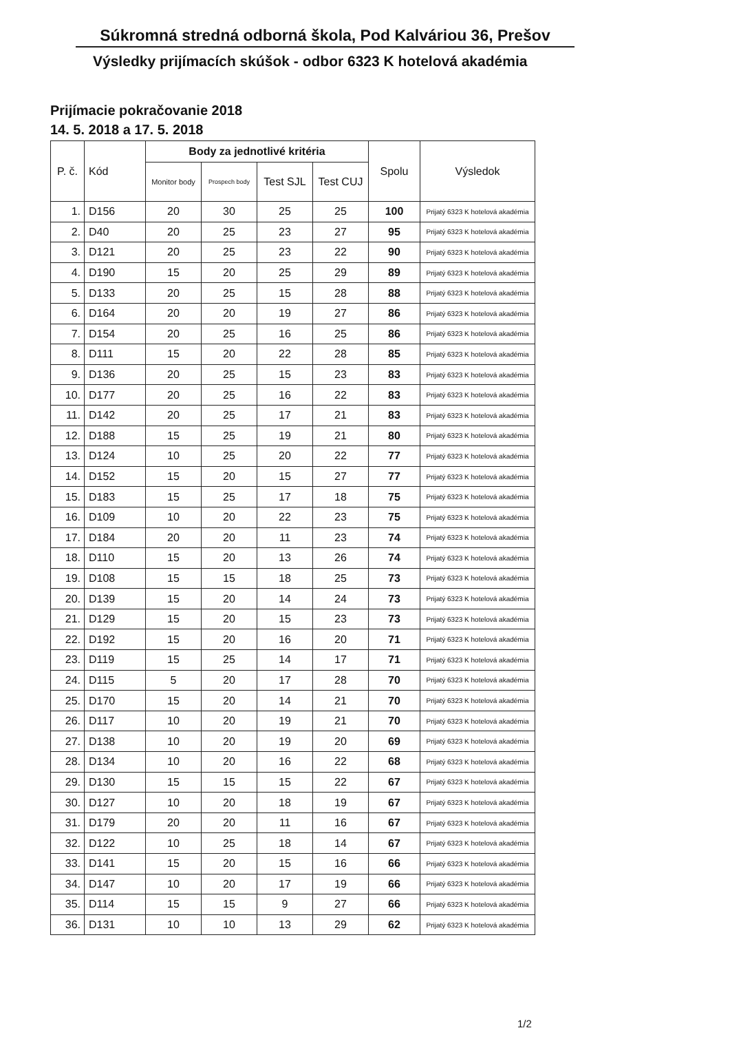Súkromná stredná odborná škola, Pod Kalváriou 36, Prešov
Výsledky prijímacích skúšok - odbor 6323 K hotelová akadémia
Prijímacie pokračovanie 2018
14. 5. 2018 a 17. 5. 2018
| P. č. | Kód | Body za jednotlivé kritéria | | | | Spolu | Výsledok |
| --- | --- | --- | --- | --- | --- | --- | --- |
| | | Monitor body | Prospech body | Test SJL | Test CUJ | | |
| 1. | D156 | 20 | 30 | 25 | 25 | 100 | Prijatý 6323 K hotelová akadémia |
| 2. | D40 | 20 | 25 | 23 | 27 | 95 | Prijatý 6323 K hotelová akadémia |
| 3. | D121 | 20 | 25 | 23 | 22 | 90 | Prijatý 6323 K hotelová akadémia |
| 4. | D190 | 15 | 20 | 25 | 29 | 89 | Prijatý 6323 K hotelová akadémia |
| 5. | D133 | 20 | 25 | 15 | 28 | 88 | Prijatý 6323 K hotelová akadémia |
| 6. | D164 | 20 | 20 | 19 | 27 | 86 | Prijatý 6323 K hotelová akadémia |
| 7. | D154 | 20 | 25 | 16 | 25 | 86 | Prijatý 6323 K hotelová akadémia |
| 8. | D111 | 15 | 20 | 22 | 28 | 85 | Prijatý 6323 K hotelová akadémia |
| 9. | D136 | 20 | 25 | 15 | 23 | 83 | Prijatý 6323 K hotelová akadémia |
| 10. | D177 | 20 | 25 | 16 | 22 | 83 | Prijatý 6323 K hotelová akadémia |
| 11. | D142 | 20 | 25 | 17 | 21 | 83 | Prijatý 6323 K hotelová akadémia |
| 12. | D188 | 15 | 25 | 19 | 21 | 80 | Prijatý 6323 K hotelová akadémia |
| 13. | D124 | 10 | 25 | 20 | 22 | 77 | Prijatý 6323 K hotelová akadémia |
| 14. | D152 | 15 | 20 | 15 | 27 | 77 | Prijatý 6323 K hotelová akadémia |
| 15. | D183 | 15 | 25 | 17 | 18 | 75 | Prijatý 6323 K hotelová akadémia |
| 16. | D109 | 10 | 20 | 22 | 23 | 75 | Prijatý 6323 K hotelová akadémia |
| 17. | D184 | 20 | 20 | 11 | 23 | 74 | Prijatý 6323 K hotelová akadémia |
| 18. | D110 | 15 | 20 | 13 | 26 | 74 | Prijatý 6323 K hotelová akadémia |
| 19. | D108 | 15 | 15 | 18 | 25 | 73 | Prijatý 6323 K hotelová akadémia |
| 20. | D139 | 15 | 20 | 14 | 24 | 73 | Prijatý 6323 K hotelová akadémia |
| 21. | D129 | 15 | 20 | 15 | 23 | 73 | Prijatý 6323 K hotelová akadémia |
| 22. | D192 | 15 | 20 | 16 | 20 | 71 | Prijatý 6323 K hotelová akadémia |
| 23. | D119 | 15 | 25 | 14 | 17 | 71 | Prijatý 6323 K hotelová akadémia |
| 24. | D115 | 5 | 20 | 17 | 28 | 70 | Prijatý 6323 K hotelová akadémia |
| 25. | D170 | 15 | 20 | 14 | 21 | 70 | Prijatý 6323 K hotelová akadémia |
| 26. | D117 | 10 | 20 | 19 | 21 | 70 | Prijatý 6323 K hotelová akadémia |
| 27. | D138 | 10 | 20 | 19 | 20 | 69 | Prijatý 6323 K hotelová akadémia |
| 28. | D134 | 10 | 20 | 16 | 22 | 68 | Prijatý 6323 K hotelová akadémia |
| 29. | D130 | 15 | 15 | 15 | 22 | 67 | Prijatý 6323 K hotelová akadémia |
| 30. | D127 | 10 | 20 | 18 | 19 | 67 | Prijatý 6323 K hotelová akadémia |
| 31. | D179 | 20 | 20 | 11 | 16 | 67 | Prijatý 6323 K hotelová akadémia |
| 32. | D122 | 10 | 25 | 18 | 14 | 67 | Prijatý 6323 K hotelová akadémia |
| 33. | D141 | 15 | 20 | 15 | 16 | 66 | Prijatý 6323 K hotelová akadémia |
| 34. | D147 | 10 | 20 | 17 | 19 | 66 | Prijatý 6323 K hotelová akadémia |
| 35. | D114 | 15 | 15 | 9 | 27 | 66 | Prijatý 6323 K hotelová akadémia |
| 36. | D131 | 10 | 10 | 13 | 29 | 62 | Prijatý 6323 K hotelová akadémia |
1/2